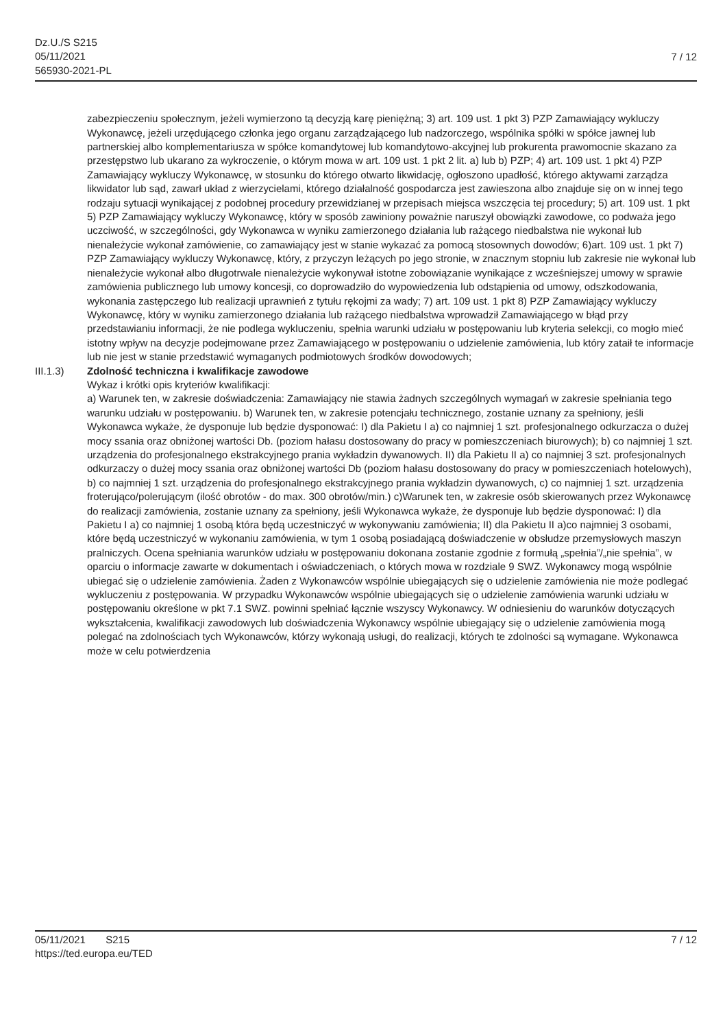Dz.U./S S215
05/11/2021
565930-2021-PL
7 / 12
zabezpieczeniu społecznym, jeżeli wymierzono tą decyzją karę pieniężną; 3) art. 109 ust. 1 pkt 3) PZP Zamawiający wykluczy Wykonawcę, jeżeli urzędującego członka jego organu zarządzającego lub nadzorczego, wspólnika spółki w spółce jawnej lub partnerskiej albo komplementariusza w spółce komandytowej lub komandytowo-akcyjnej lub prokurenta prawomocnie skazano za przestępstwo lub ukarano za wykroczenie, o którym mowa w art. 109 ust. 1 pkt 2 lit. a) lub b) PZP; 4) art. 109 ust. 1 pkt 4) PZP Zamawiający wykluczy Wykonawcę, w stosunku do którego otwarto likwidację, ogłoszono upadłość, którego aktywami zarządza likwidator lub sąd, zawarł układ z wierzycielami, którego działalność gospodarcza jest zawieszona albo znajduje się on w innej tego rodzaju sytuacji wynikającej z podobnej procedury przewidzianej w przepisach miejsca wszczęcia tej procedury; 5) art. 109 ust. 1 pkt 5) PZP Zamawiający wykluczy Wykonawcę, który w sposób zawiniony poważnie naruszył obowiązki zawodowe, co podważa jego uczciwość, w szczególności, gdy Wykonawca w wyniku zamierzonego działania lub rażącego niedbalstwa nie wykonał lub nienależycie wykonał zamówienie, co zamawiający jest w stanie wykazać za pomocą stosownych dowodów; 6)art. 109 ust. 1 pkt 7) PZP Zamawiający wykluczy Wykonawcę, który, z przyczyn leżących po jego stronie, w znacznym stopniu lub zakresie nie wykonał lub nienależycie wykonał albo długotrwale nienależycie wykonywał istotne zobowiązanie wynikające z wcześniejszej umowy w sprawie zamówienia publicznego lub umowy koncesji, co doprowadziło do wypowiedzenia lub odstąpienia od umowy, odszkodowania, wykonania zastępczego lub realizacji uprawnień z tytułu rękojmi za wady; 7) art. 109 ust. 1 pkt 8) PZP Zamawiający wykluczy Wykonawcę, który w wyniku zamierzonego działania lub rażącego niedbalstwa wprowadził Zamawiającego w błąd przy przedstawianiu informacji, że nie podlega wykluczeniu, spełnia warunki udziału w postępowaniu lub kryteria selekcji, co mogło mieć istotny wpływ na decyzje podejmowane przez Zamawiającego w postępowaniu o udzielenie zamówienia, lub który zataił te informacje lub nie jest w stanie przedstawić wymaganych podmiotowych środków dowodowych;
III.1.3) Zdolność techniczna i kwalifikacje zawodowe
Wykaz i krótki opis kryteriów kwalifikacji:
a) Warunek ten, w zakresie doświadczenia: Zamawiający nie stawia żadnych szczególnych wymagań w zakresie spełniania tego warunku udziału w postępowaniu. b) Warunek ten, w zakresie potencjału technicznego, zostanie uznany za spełniony, jeśli Wykonawca wykaże, że dysponuje lub będzie dysponować: I) dla Pakietu I a) co najmniej 1 szt. profesjonalnego odkurzacza o dużej mocy ssania oraz obniżonej wartości Db. (poziom hałasu dostosowany do pracy w pomieszczeniach biurowych); b) co najmniej 1 szt. urządzenia do profesjonalnego ekstrakcyjnego prania wykładzin dywanowych. II) dla Pakietu II a) co najmniej 3 szt. profesjonalnych odkurzaczy o dużej mocy ssania oraz obniżonej wartości Db (poziom hałasu dostosowany do pracy w pomieszczeniach hotelowych), b) co najmniej 1 szt. urządzenia do profesjonalnego ekstrakcyjnego prania wykładzin dywanowych, c) co najmniej 1 szt. urządzenia froterująco/polerującym (ilość obrotów - do max. 300 obrotów/min.) c)Warunek ten, w zakresie osób skierowanych przez Wykonawcę do realizacji zamówienia, zostanie uznany za spełniony, jeśli Wykonawca wykaże, że dysponuje lub będzie dysponować: I) dla Pakietu I a) co najmniej 1 osobą która będą uczestniczyć w wykonywaniu zamówienia; II) dla Pakietu II a)co najmniej 3 osobami, które będą uczestniczyć w wykonaniu zamówienia, w tym 1 osobą posiadającą doświadczenie w obsłudze przemysłowych maszyn pralniczych. Ocena spełniania warunków udziału w postępowaniu dokonana zostanie zgodnie z formułą „spełnia”/„nie spełnia”, w oparciu o informacje zawarte w dokumentach i oświadczeniach, o których mowa w rozdziale 9 SWZ. Wykonawcy mogą wspólnie ubiegać się o udzielenie zamówienia. Żaden z Wykonawców wspólnie ubiegających się o udzielenie zamówienia nie może podlegać wykluczeniu z postępowania. W przypadku Wykonawców wspólnie ubiegających się o udzielenie zamówienia warunki udziału w postępowaniu określone w pkt 7.1 SWZ. powinni spełniać łącznie wszyscy Wykonawcy. W odniesieniu do warunków dotyczących wykształcenia, kwalifikacji zawodowych lub doświadczenia Wykonawcy wspólnie ubiegający się o udzielenie zamówienia mogą polegać na zdolnościach tych Wykonawców, którzy wykonają usługi, do realizacji, których te zdolności są wymagane. Wykonawca może w celu potwierdzenia
05/11/2021 S215 7 / 12
https://ted.europa.eu/TED